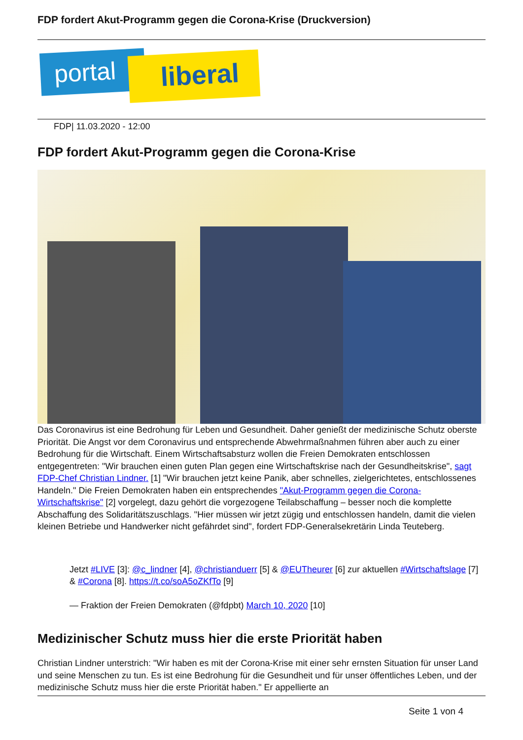FDP fordert Akut-Programm gegen die Corona-Krise (Druckversion)
portal liberal
FDP| 11.03.2020 - 12:00
FDP fordert Akut-Programm gegen die Corona-Krise
Das Coronavirus ist eine Bedrohung für Leben und Gesundheit. Daher genießt der medizinische Schutz oberste Priorität. Die Angst vor dem Coronavirus und entsprechende Abwehrmaßnahmen führen aber auch zu einer Bedrohung für die Wirtschaft. Einem Wirtschaftsabsturz wollen die Freien Demokraten entschlossen entgegentreten: "Wir brauchen einen guten Plan gegen eine Wirtschaftskrise nach der Gesundheitskrise", sagt FDP-Chef Christian Lindner. [1] "Wir brauchen jetzt keine Panik, aber schnelles, zielgerichtetes, entschlossenes Handeln." Die Freien Demokraten haben ein entsprechendes "Akut-Programm gegen die Corona-Wirtschaftskrise" [2] vorgelegt, dazu gehört die vorgezogene Teilabschaffung – besser noch die komplette Abschaffung des Solidaritätszuschlags. "Hier müssen wir jetzt zügig und entschlossen handeln, damit die vielen kleinen Betriebe und Handwerker nicht gefährdet sind", fordert FDP-Generalsekretärin Linda Teuteberg.
Jetzt #LIVE [3]: @c_lindner [4], @christianduerr [5] & @EUTheurer [6] zur aktuellen #Wirtschaftslage [7] & #Corona [8]. https://t.co/soA5oZKfTo [9]
— Fraktion der Freien Demokraten (@fdpbt) March 10, 2020 [10]
Medizinischer Schutz muss hier die erste Priorität haben
Christian Lindner unterstrich: "Wir haben es mit der Corona-Krise mit einer sehr ernsten Situation für unser Land und seine Menschen zu tun. Es ist eine Bedrohung für die Gesundheit und für unser öffentliches Leben, und der medizinische Schutz muss hier die erste Priorität haben." Er appellierte an
Seite 1 von 4